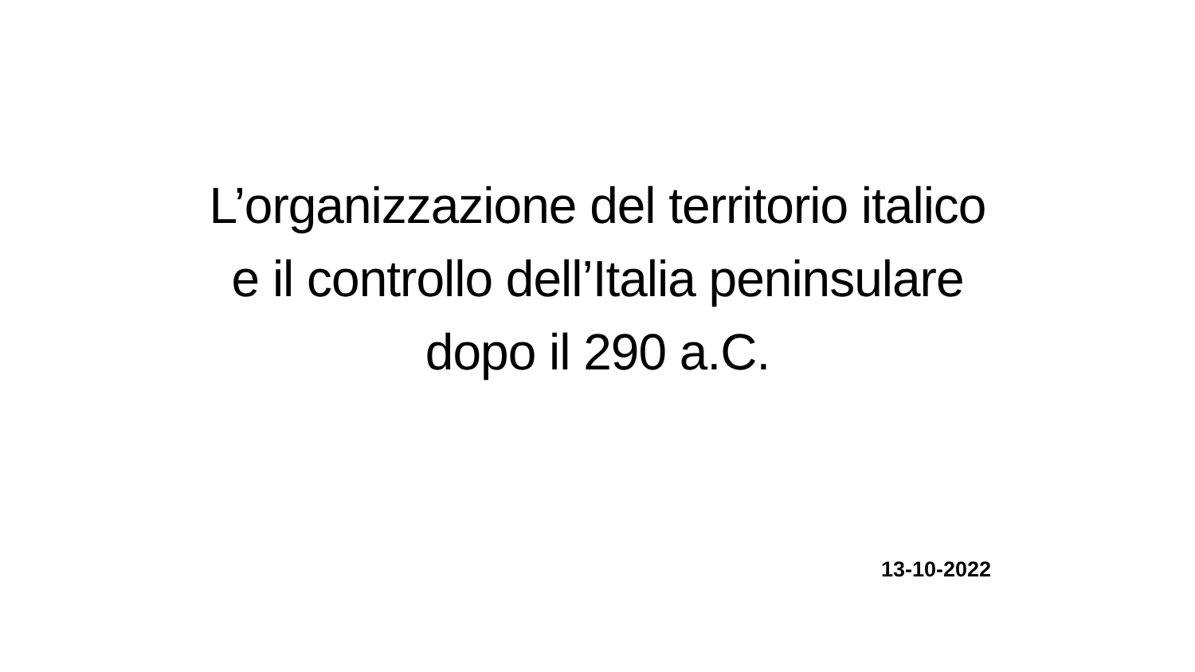L’organizzazione del territorio italico
e il controllo dell’Italia peninsulare
dopo il 290 a.C.
13-10-2022